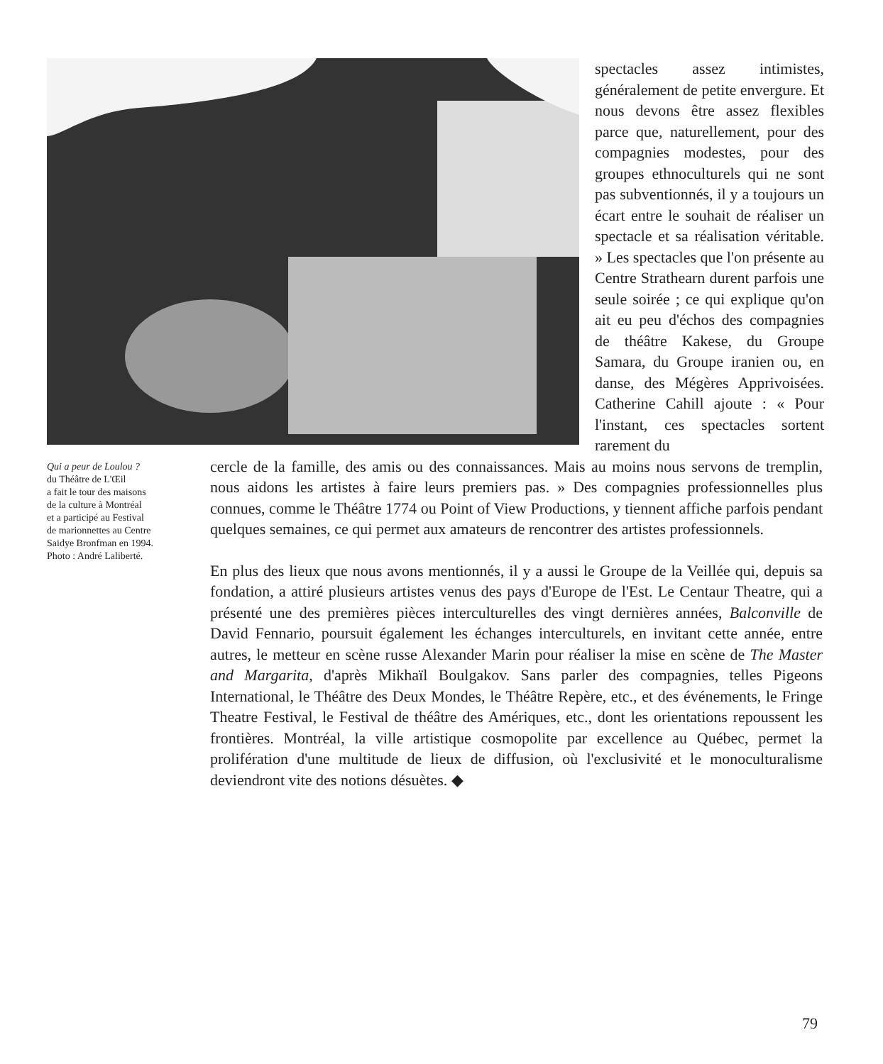spectacles assez intimistes, généralement de petite envergure. Et nous devons être assez flexibles parce que, naturellement, pour des compagnies modestes, pour des groupes ethnoculturels qui ne sont pas subventionnés, il y a toujours un écart entre le souhait de réaliser un spectacle et sa réalisation véritable. » Les spectacles que l'on présente au Centre Strathearn durent parfois une seule soirée ; ce qui explique qu'on ait eu peu d'échos des compagnies de théâtre Kakese, du Groupe Samara, du Groupe iranien ou, en danse, des Mégères Apprivoisées. Catherine Cahill ajoute : « Pour l'instant, ces spectacles sortent rarement du
Qui a peur de Loulou ?
du Théâtre de L'Œil
a fait le tour des maisons
de la culture à Montréal
et a participé au Festival
de marionnettes au Centre
Saidye Bronfman en 1994.
Photo : André Laliberté.
cercle de la famille, des amis ou des connaissances. Mais au moins nous servons de tremplin, nous aidons les artistes à faire leurs premiers pas. » Des compagnies professionnelles plus connues, comme le Théâtre 1774 ou Point of View Productions, y tiennent affiche parfois pendant quelques semaines, ce qui permet aux amateurs de rencontrer des artistes professionnels.
En plus des lieux que nous avons mentionnés, il y a aussi le Groupe de la Veillée qui, depuis sa fondation, a attiré plusieurs artistes venus des pays d'Europe de l'Est. Le Centaur Theatre, qui a présenté une des premières pièces interculturelles des vingt dernières années, Balconville de David Fennario, poursuit également les échanges interculturels, en invitant cette année, entre autres, le metteur en scène russe Alexander Marin pour réaliser la mise en scène de The Master and Margarita, d'après Mikhaïl Boulgakov. Sans parler des compagnies, telles Pigeons International, le Théâtre des Deux Mondes, le Théâtre Repère, etc., et des événements, le Fringe Theatre Festival, le Festival de théâtre des Amériques, etc., dont les orientations repoussent les frontières. Montréal, la ville artistique cosmopolite par excellence au Québec, permet la prolifération d'une multitude de lieux de diffusion, où l'exclusivité et le monoculturalisme deviendront vite des notions désuètes. ◆
79